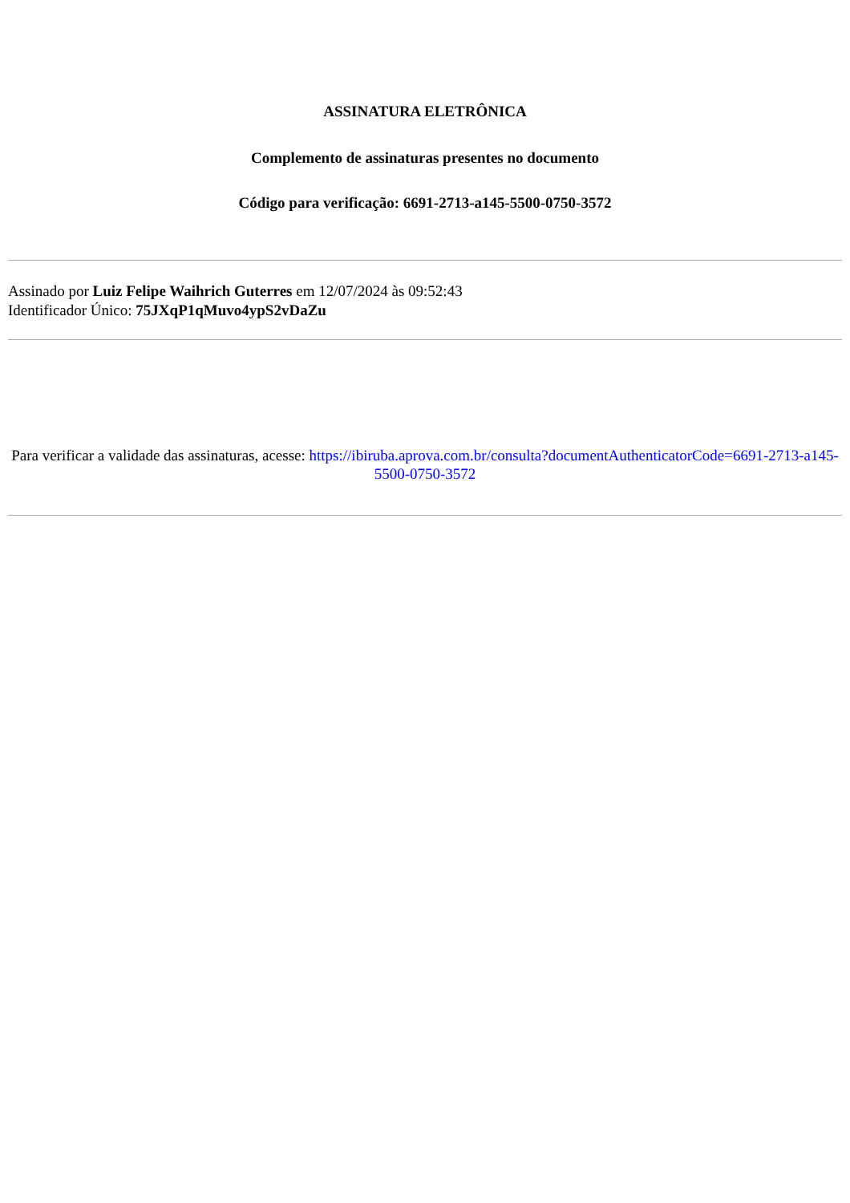ASSINATURA ELETRÔNICA
Complemento de assinaturas presentes no documento
Código para verificação: 6691-2713-a145-5500-0750-3572
Assinado por Luiz Felipe Waihrich Guterres em 12/07/2024 às 09:52:43
Identificador Único: 75JXqP1qMuvo4ypS2vDaZu
Para verificar a validade das assinaturas, acesse: https://ibiruba.aprova.com.br/consulta?documentAuthenticatorCode=6691-2713-a145-5500-0750-3572